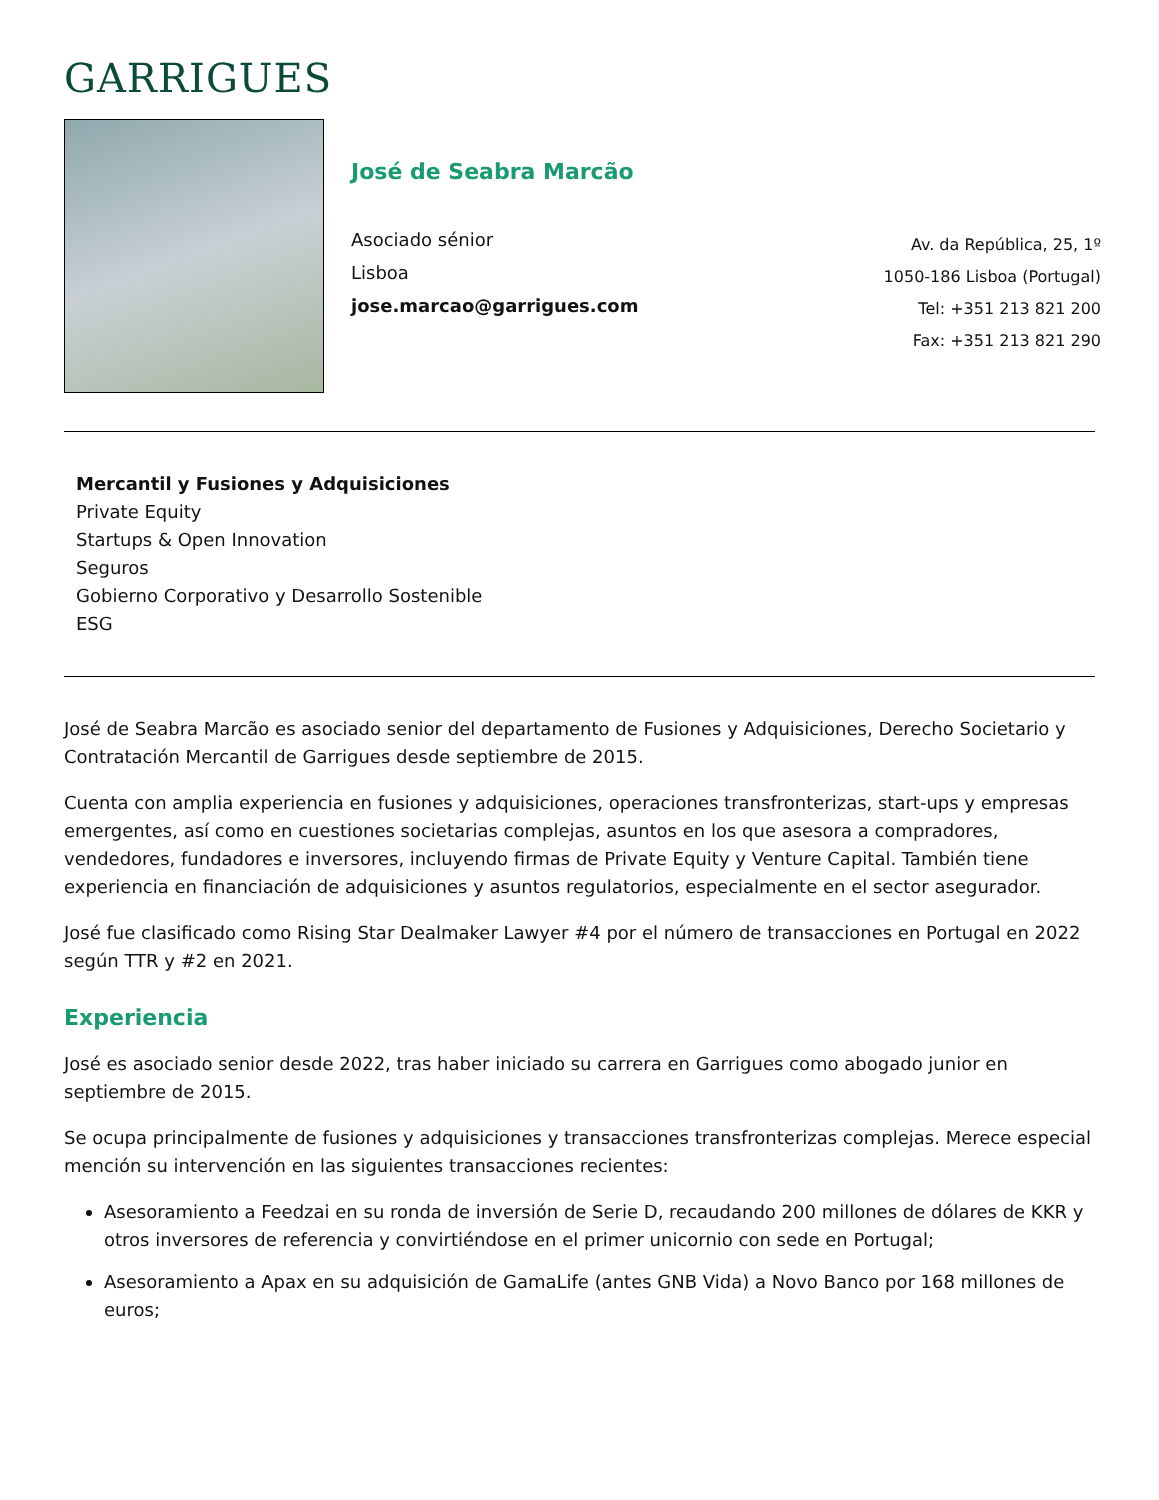GARRIGUES
José de Seabra Marcão
Asociado sénior
Lisboa
jose.marcao@garrigues.com
Av. da República, 25, 1º
1050-186 Lisboa (Portugal)
Tel: +351 213 821 200
Fax: +351 213 821 290
Mercantil y Fusiones y Adquisiciones
Private Equity
Startups & Open Innovation
Seguros
Gobierno Corporativo y Desarrollo Sostenible
ESG
José de Seabra Marcão es asociado senior del departamento de Fusiones y Adquisiciones, Derecho Societario y Contratación Mercantil de Garrigues desde septiembre de 2015.
Cuenta con amplia experiencia en fusiones y adquisiciones, operaciones transfronterizas, start-ups y empresas emergentes, así como en cuestiones societarias complejas, asuntos en los que asesora a compradores, vendedores, fundadores e inversores, incluyendo firmas de Private Equity y Venture Capital. También tiene experiencia en financiación de adquisiciones y asuntos regulatorios, especialmente en el sector asegurador.
José fue clasificado como Rising Star Dealmaker Lawyer #4 por el número de transacciones en Portugal en 2022 según TTR y #2 en 2021.
Experiencia
José es asociado senior desde 2022, tras haber iniciado su carrera en Garrigues como abogado junior en septiembre de 2015.
Se ocupa principalmente de fusiones y adquisiciones y transacciones transfronterizas complejas. Merece especial mención su intervención en las siguientes transacciones recientes:
Asesoramiento a Feedzai en su ronda de inversión de Serie D, recaudando 200 millones de dólares de KKR y otros inversores de referencia y convirtiéndose en el primer unicornio con sede en Portugal;
Asesoramiento a Apax en su adquisición de GamaLife (antes GNB Vida) a Novo Banco por 168 millones de euros;